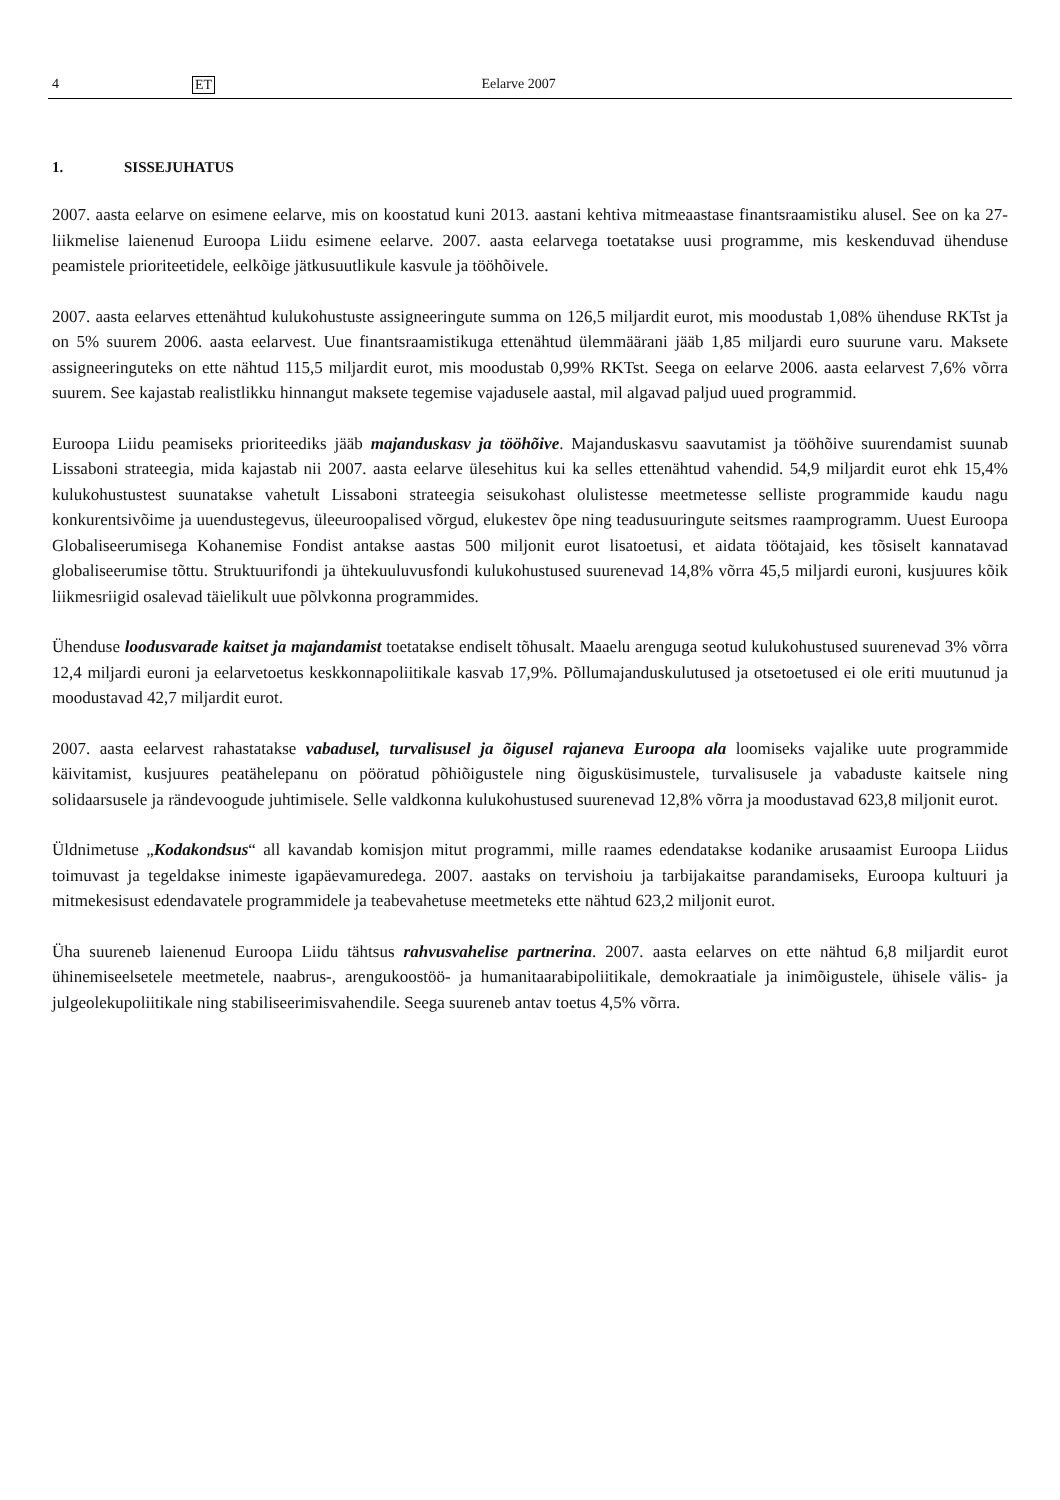4 ET Eelarve 2007
1. SISSEJUHATUS
2007. aasta eelarve on esimene eelarve, mis on koostatud kuni 2013. aastani kehtiva mitmeaastase finantsraamistiku alusel. See on ka 27-liikmelise laienenud Euroopa Liidu esimene eelarve. 2007. aasta eelarvega toetatakse uusi programme, mis keskenduvad ühenduse peamistele prioriteetidele, eelkõige jätkusuutlikule kasvule ja tööhõivele.
2007. aasta eelarves ettenähtud kulukohustuste assigneeringute summa on 126,5 miljardit eurot, mis moodustab 1,08% ühenduse RKTst ja on 5% suurem 2006. aasta eelarvest. Uue finantsraamistikuga ettenähtud ülemmäärani jääb 1,85 miljardi euro suurune varu. Maksete assigneeringuteks on ette nähtud 115,5 miljardit eurot, mis moodustab 0,99% RKTst. Seega on eelarve 2006. aasta eelarvest 7,6% võrra suurem. See kajastab realistlikku hinnangut maksete tegemise vajadusele aastal, mil algavad paljud uued programmid.
Euroopa Liidu peamiseks prioriteediks jääb majanduskasv ja tööhõive. Majanduskasvu saavutamist ja tööhõive suurendamist suunab Lissaboni strateegia, mida kajastab nii 2007. aasta eelarve ülesehitus kui ka selles ettenähtud vahendid. 54,9 miljardit eurot ehk 15,4% kulukohustustest suunatakse vahetult Lissaboni strateegia seisukohast olulistesse meetmetesse selliste programmide kaudu nagu konkurentsivõime ja uuendustegevus, üleeuroopalised võrgud, elukestev õpe ning teadusuuringute seitsmes raamprogramm. Uuest Euroopa Globaliseerumisega Kohanemise Fondist antakse aastas 500 miljonit eurot lisatoetusi, et aidata töötajaid, kes tõsiselt kannatavad globaliseerumise tõttu. Struktuurifondi ja ühtekuuluvusfondi kulukohustused suurenevad 14,8% võrra 45,5 miljardi euroni, kusjuures kõik liikmesriigid osalevad täielikult uue põlvkonna programmides.
Ühenduse loodusvarade kaitset ja majandamist toetatakse endiselt tõhusalt. Maaelu arenguga seotud kulukohustused suurenevad 3% võrra 12,4 miljardi euroni ja eelarvetoetus keskkonnapoliitikale kasvab 17,9%. Põllumajanduskulutused ja otsetoetused ei ole eriti muutunud ja moodustavad 42,7 miljardit eurot.
2007. aasta eelarvest rahastatakse vabadusel, turvalisusel ja õigusel rajaneva Euroopa ala loomiseks vajalike uute programmide käivitamist, kusjuures peatähelepanu on pööratud põhiõigustele ning õigusküsimustele, turvalisusele ja vabaduste kaitsele ning solidaarsusele ja rändevoogude juhtimisele. Selle valdkonna kulukohustused suurenevad 12,8% võrra ja moodustavad 623,8 miljonit eurot.
Üldnimetuse „Kodakondsus“ all kavandab komisjon mitut programmi, mille raames edendatakse kodanike arusaamist Euroopa Liidus toimuvast ja tegeldakse inimeste igapäevamuredega. 2007. aastaks on tervishoiu ja tarbijakaitse parandamiseks, Euroopa kultuuri ja mitmekesisust edendavatele programmidele ja teabevahetuse meetmeteks ette nähtud 623,2 miljonit eurot.
Üha suureneb laienenud Euroopa Liidu tähtsus rahvusvahelise partnerina. 2007. aasta eelarves on ette nähtud 6,8 miljardit eurot ühinemiseelsetele meetmetele, naabrus-, arengukoostöö- ja humanitaarabipoliitikale, demokraatiale ja inimõigustele, ühisele välis- ja julgeolekupoliitikale ning stabiliseerimisvahendile. Seega suureneb antav toetus 4,5% võrra.